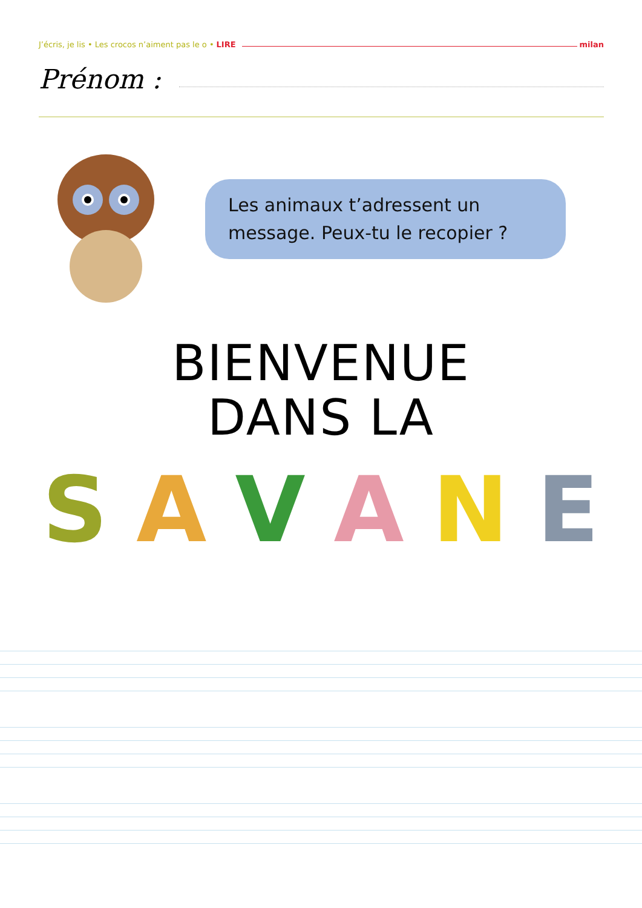J’écris, je lis • Les crocos n’aiment pas le o • LIRE milan
Prénom :
Les animaux t’adressent un message. Peux-tu le recopier ?
BIENVENUE
DANS LA
SAVANE